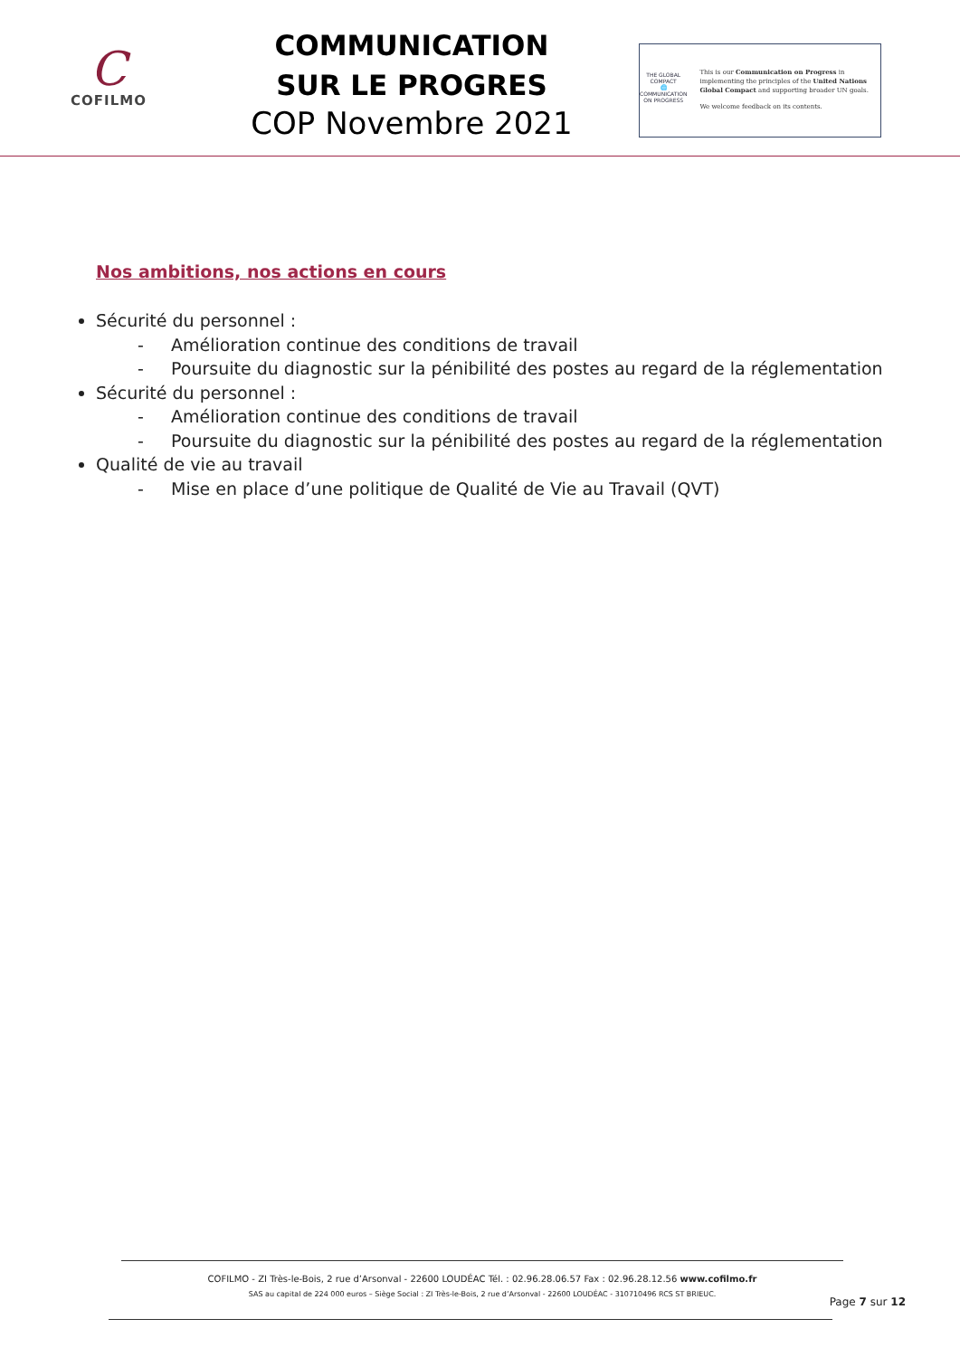C
COFILMO
COMMUNICATION
SUR LE PROGRES
COP Novembre 2021
THE GLOBAL COMPACT
🌐
COMMUNICATION ON PROGRESS
This is our Communication on Progress in implementing the principles of the United Nations Global Compact and supporting broader UN goals.
We welcome feedback on its contents.
Nos ambitions, nos actions en cours
Sécurité du personnel :
- Amélioration continue des conditions de travail
- Poursuite du diagnostic sur la pénibilité des postes au regard de la réglementation
Sécurité du personnel :
- Amélioration continue des conditions de travail
- Poursuite du diagnostic sur la pénibilité des postes au regard de la réglementation
Qualité de vie au travail
- Mise en place d’une politique de Qualité de Vie au Travail (QVT)
COFILMO - ZI Très-le-Bois, 2 rue d’Arsonval - 22600 LOUDÉAC Tél. : 02.96.28.06.57 Fax : 02.96.28.12.56 www.cofilmo.fr
SAS au capital de 224 000 euros – Siège Social : ZI Très-le-Bois, 2 rue d’Arsonval - 22600 LOUDÉAC - 310710496 RCS ST BRIEUC.
Page 7 sur 12